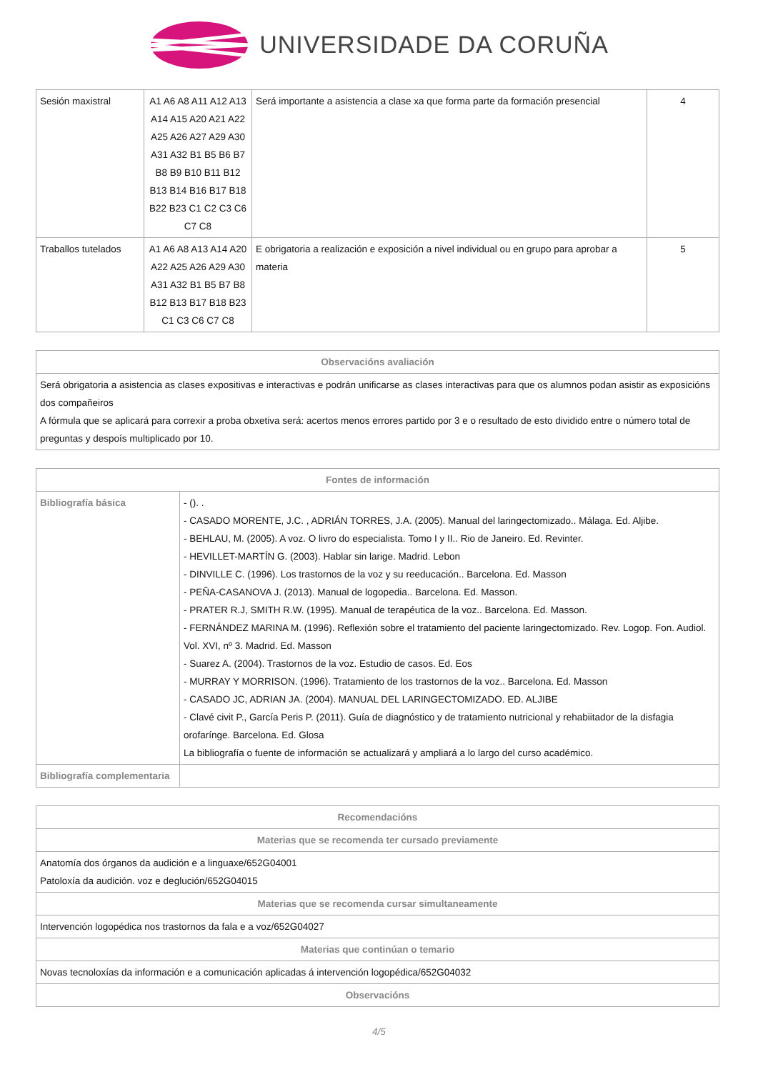UNIVERSIDADE DA CORUÑA
| Sesión maxistral | A1 A6 A8 A11 A12 A13 A14 A15 A20 A21 A22 A25 A26 A27 A29 A30 A31 A32 B1 B5 B6 B7 B8 B9 B10 B11 B12 B13 B14 B16 B17 B18 B22 B23 C1 C2 C3 C6 C7 C8 | Será importante a asistencia a clase xa que forma parte da formación presencial | 4 |
| Traballos tutelados | A1 A6 A8 A13 A14 A20 A22 A25 A26 A29 A30 A31 A32 B1 B5 B7 B8 B12 B13 B17 B18 B23 C1 C3 C6 C7 C8 | E obrigatoria a realización e exposición a nivel individual ou en grupo para aprobar a materia | 5 |
| Observacións avaliación |
| --- |
| Será obrigatoria a asistencia as clases expositivas e interactivas e podrán unificarse as clases interactivas para que os alumnos podan asistir as exposicións dos compañeiros A fórmula que se aplicará para correxir a proba obxetiva será: acertos menos errores partido por 3 e o resultado de esto dividido entre o número total de preguntas y despoís multiplicado por 10. |
| Fontes de información | |
| --- | --- |
| Bibliografía básica | - (). . - CASADO MORENTE, J.C. , ADRIÁN TORRES, J.A. (2005). Manual del laringectomizado.. Málaga. Ed. Aljibe. - BEHLAU, M. (2005). A voz. O livro do especialista. Tomo I y II.. Rio de Janeiro. Ed. Revinter. - HEVILLET-MARTÍN G. (2003). Hablar sin larige. Madrid. Lebon - DINVILLE C. (1996). Los trastornos de la voz y su reeducación.. Barcelona. Ed. Masson - PEÑA-CASANOVA J. (2013). Manual de logopedia.. Barcelona. Ed. Masson. - PRATER R.J, SMITH R.W. (1995). Manual de terapéutica de la voz.. Barcelona. Ed. Masson. - FERNÁNDEZ MARINA M. (1996). Reflexión sobre el tratamiento del paciente laringectomizado. Rev. Logop. Fon. Audiol. Vol. XVI, nº 3. Madrid. Ed. Masson - Suarez A. (2004). Trastornos de la voz. Estudio de casos. Ed. Eos - MURRAY Y MORRISON. (1996). Tratamiento de los trastornos de la voz.. Barcelona. Ed. Masson - CASADO JC, ADRIAN JA. (2004). MANUAL DEL LARINGECTOMIZADO. ED. ALJIBE - Clavé civit P., García Peris P. (2011). Guía de diagnóstico y de tratamiento nutricional y rehabiitador de la disfagia orofarínge. Barcelona. Ed. Glosa La bibliografía o fuente de información se actualizará y ampliará a lo largo del curso académico. |
| Bibliografía complementaria | |
| Recomendacións |
| --- |
| Materias que se recomenda ter cursado previamente |
| Anatomía dos órganos da audición e a linguaxe/652G04001 Patoloxía da audición. voz e deglución/652G04015 |
| Materias que se recomenda cursar simultaneamente |
| Intervención logopédica nos trastornos da fala e a voz/652G04027 |
| Materias que continúan o temario |
| Novas tecnoloxías da información e a comunicación aplicadas á intervención logopédica/652G04032 |
| Observacións |
4/5